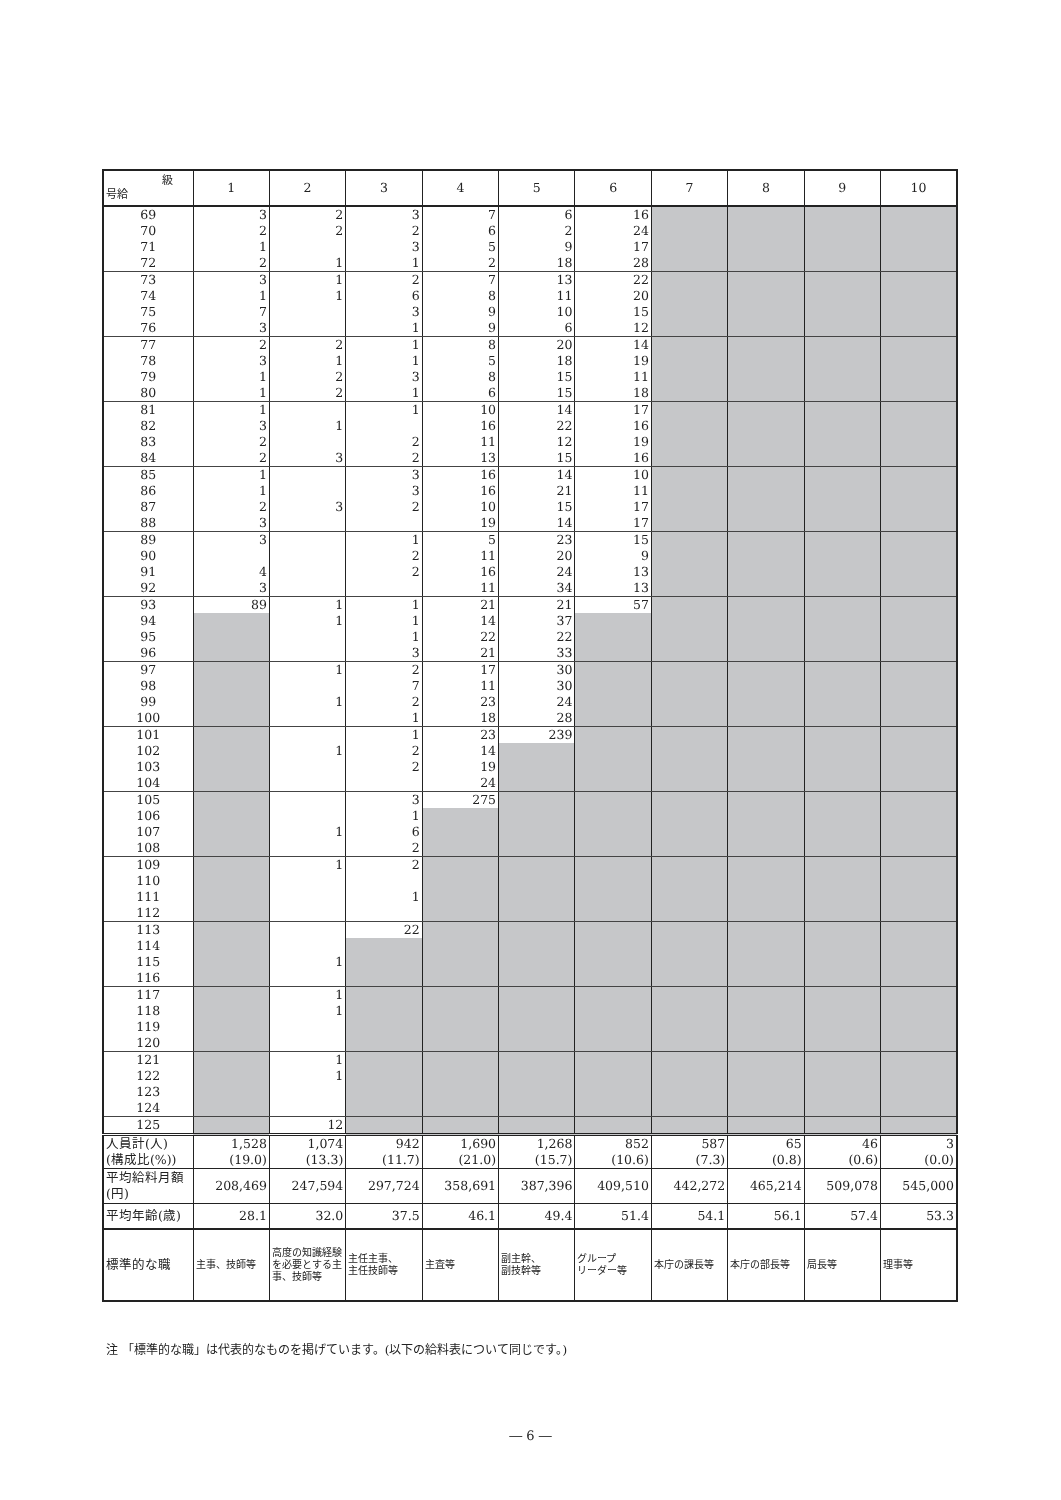| 級 号給 | 1 | 2 | 3 | 4 | 5 | 6 | 7 | 8 | 9 | 10 |
| --- | --- | --- | --- | --- | --- | --- | --- | --- | --- | --- |
| 69 | 3 | 2 | 3 | 7 | 6 | 16 | | | | |
| 70 | 2 | 2 | 2 | 6 | 2 | 24 | | | | |
| 71 | 1 | | 3 | 5 | 9 | 17 | | | | |
| 72 | 2 | 1 | 1 | 2 | 18 | 28 | | | | |
| 73 | 3 | 1 | 2 | 7 | 13 | 22 | | | | |
| 74 | 1 | 1 | 6 | 8 | 11 | 20 | | | | |
| 75 | 7 | | 3 | 9 | 10 | 15 | | | | |
| 76 | 3 | | 1 | 9 | 6 | 12 | | | | |
| 77 | 2 | 2 | 1 | 8 | 20 | 14 | | | | |
| 78 | 3 | 1 | 1 | 5 | 18 | 19 | | | | |
| 79 | 1 | 2 | 3 | 8 | 15 | 11 | | | | |
| 80 | 1 | 2 | 1 | 6 | 15 | 18 | | | | |
| 81 | 1 | | 1 | 10 | 14 | 17 | | | | |
| 82 | 3 | 1 | | 16 | 22 | 16 | | | | |
| 83 | 2 | | 2 | 11 | 12 | 19 | | | | |
| 84 | 2 | 3 | 2 | 13 | 15 | 16 | | | | |
| 85 | 1 | | 3 | 16 | 14 | 10 | | | | |
| 86 | 1 | | 3 | 16 | 21 | 11 | | | | |
| 87 | 2 | 3 | 2 | 10 | 15 | 17 | | | | |
| 88 | 3 | | | 19 | 14 | 17 | | | | |
| 89 | 3 | | 1 | 5 | 23 | 15 | | | | |
| 90 | | | 2 | 11 | 20 | 9 | | | | |
| 91 | 4 | | 2 | 16 | 24 | 13 | | | | |
| 92 | 3 | | | 11 | 34 | 13 | | | | |
| 93 | 89 | 1 | 1 | 21 | 21 | 57 | | | | |
| 94 | | 1 | 1 | 14 | 37 | | | | | |
| 95 | | | 1 | 22 | 22 | | | | | |
| 96 | | | 3 | 21 | 33 | | | | | |
| 97 | | 1 | 2 | 17 | 30 | | | | | |
| 98 | | | 7 | 11 | 30 | | | | | |
| 99 | | 1 | 2 | 23 | 24 | | | | | |
| 100 | | | 1 | 18 | 28 | | | | | |
| 101 | | | 1 | 23 | 239 | | | | | |
| 102 | | 1 | 2 | 14 | | | | | | |
| 103 | | | 2 | 19 | | | | | | |
| 104 | | | | 24 | | | | | | |
| 105 | | | 3 | 275 | | | | | | |
| 106 | | | 1 | | | | | | | |
| 107 | | 1 | 6 | | | | | | | |
| 108 | | | 2 | | | | | | | |
| 109 | | 1 | 2 | | | | | | | |
| 110 | | | | | | | | | | |
| 111 | | | 1 | | | | | | | |
| 112 | | | | | | | | | | |
| 113 | | | 22 | | | | | | | |
| 114 | | | | | | | | | | |
| 115 | | 1 | | | | | | | | |
| 116 | | | | | | | | | | |
| 117 | | 1 | | | | | | | | |
| 118 | | 1 | | | | | | | | |
| 119 | | | | | | | | | | |
| 120 | | | | | | | | | | |
| 121 | | 1 | | | | | | | | |
| 122 | | 1 | | | | | | | | |
| 123 | | | | | | | | | | |
| 124 | | | | | | | | | | |
| 125 | | 12 | | | | | | | | |
| 人員計(人) (構成比(%)) | 1,528 (19.0) | 1,074 (13.3) | 942 (11.7) | 1,690 (21.0) | 1,268 (15.7) | 852 (10.6) | 587 (7.3) | 65 (0.8) | 46 (0.6) | 3 (0.0) |
| 平均給料月額 (円) | 208,469 | 247,594 | 297,724 | 358,691 | 387,396 | 409,510 | 442,272 | 465,214 | 509,078 | 545,000 |
| 平均年齢(歳) | 28.1 | 32.0 | 37.5 | 46.1 | 49.4 | 51.4 | 54.1 | 56.1 | 57.4 | 53.3 |
| 標準的な職 | 主事、技師等 | 高度の知識経験を必要とする主事、技師等 | 主任主事、 主任技師等 | 主査等 | 副主幹、 副技幹等 | グループ リーダー等 | 本庁の課長等 | 本庁の部長等 | 局長等 | 理事等 |
注 「標準的な職」は代表的なものを掲げています。(以下の給料表について同じです。)
― 6 ―